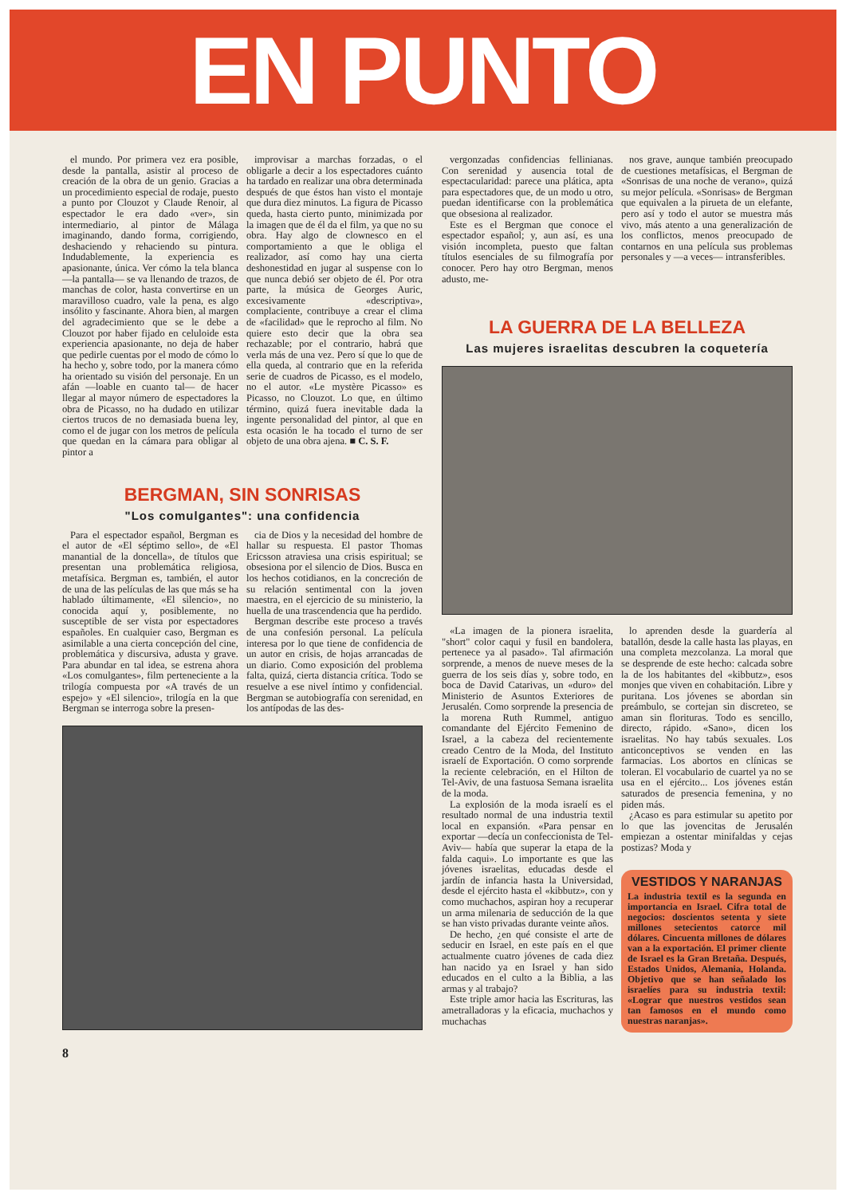EN PUNTO
el mundo. Por primera vez era posible, desde la pantalla, asistir al proceso de creación de la obra de un genio. Gracias a un procedimiento especial de rodaje, puesto a punto por Clouzot y Claude Renoir, al espectador le era dado «ver», sin intermediario, al pintor de Málaga imaginando, dando forma, corrigiendo, deshaciendo y rehaciendo su pintura. Indudablemente, la experiencia es apasionante, única. Ver cómo la tela blanca —la pantalla— se va llenando de trazos, de manchas de color, hasta convertirse en un maravilloso cuadro, vale la pena, es algo insólito y fascinante. Ahora bien, al margen del agradecimiento que se le debe a Clouzot por haber fijado en celuloide esta experiencia apasionante, no deja de haber que pedirle cuentas por el modo de cómo lo ha hecho y, sobre todo, por la manera cómo ha orientado su visión del personaje. En un afán —loable en cuanto tal— de hacer llegar al mayor número de espectadores la obra de Picasso, no ha dudado en utilizar ciertos trucos de no demasiada buena ley, como el de jugar con los metros de película que quedan en la cámara para obligar al pintor a
improvisar a marchas forzadas, o el obligarle a decir a los espectadores cuánto ha tardado en realizar una obra determinada después de que éstos han visto el montaje que dura diez minutos. La figura de Picasso queda, hasta cierto punto, minimizada por la imagen que de él da el film, ya que no su obra. Hay algo de clownesco en el comportamiento a que le obliga el realizador, así como hay una cierta deshonestidad en jugar al suspense con lo que nunca debió ser objeto de él. Por otra parte, la música de Georges Auric, excesivamente «descriptiva», complaciente, contribuye a crear el clima de «facilidad» que le reprocho al film. No quiere esto decir que la obra sea rechazable; por el contrario, habrá que verla más de una vez. Pero sí que lo que de ella queda, al contrario que en la referida serie de cuadros de Picasso, es el modelo, no el autor. «Le mystère Picasso» es Picasso, no Clouzot. Lo que, en último término, quizá fuera inevitable dada la ingente personalidad del pintor, al que en esta ocasión le ha tocado el turno de ser objeto de una obra ajena. ■ C. S. F.
BERGMAN, SIN SONRISAS
"Los comulgantes": una confidencia
Para el espectador español, Bergman es el autor de «El séptimo sello», de «El manantial de la doncella», de títulos que presentan una problemática religiosa, metafísica. Bergman es, también, el autor de una de las películas de las que más se ha hablado últimamente, «El silencio», no conocida aquí y, posiblemente, no susceptible de ser vista por espectadores españoles. En cualquier caso, Bergman es asimilable a una cierta concepción del cine, problemática y discursiva, adusta y grave. Para abundar en tal idea, se estrena ahora «Los comulgantes», film perteneciente a la trilogía compuesta por «A través de un espejo» y «El silencio», trilogía en la que Bergman se interroga sobre la presen-
cia de Dios y la necesidad del hombre de hallar su respuesta. El pastor Thomas Ericsson atraviesa una crisis espiritual; se obsesiona por el silencio de Dios. Busca en los hechos cotidianos, en la concreción de su relación sentimental con la joven maestra, en el ejercicio de su ministerio, la huella de una trascendencia que ha perdido.
Bergman describe este proceso a través de una confesión personal. La película interesa por lo que tiene de confidencia de un autor en crisis, de hojas arrancadas de un diario. Como exposición del problema falta, quizá, cierta distancia crítica. Todo se resuelve a ese nivel íntimo y confidencial. Bergman se autobiografía con serenidad, en los antípodas de las des-
vergonzadas confidencias fellinianas. Con serenidad y ausencia total de espectacularidad: parece una plática, apta para espectadores que, de un modo u otro, puedan identificarse con la problemática que obsesiona al realizador.
Este es el Bergman que conoce el espectador español; y, aun así, es una visión incompleta, puesto que faltan títulos esenciales de su filmografía por conocer. Pero hay otro Bergman, menos adusto, me-
nos grave, aunque también preocupado de cuestiones metafísicas, el Bergman de «Sonrisas de una noche de verano», quizá su mejor película. «Sonrisas» de Bergman que equivalen a la pirueta de un elefante, pero así y todo el autor se muestra más vivo, más atento a una generalización de los conflictos, menos preocupado de contarnos en una película sus problemas personales y —a veces— intransferibles.
LA GUERRA DE LA BELLEZA
Las mujeres israelitas descubren la coquetería
«La imagen de la pionera israelita, "short" color caqui y fusil en bandolera, pertenece ya al pasado». Tal afirmación sorprende, a menos de nueve meses de la guerra de los seis días y, sobre todo, en boca de David Catarivas, un «duro» del Ministerio de Asuntos Exteriores de Jerusalén. Como sorprende la presencia de la morena Ruth Rummel, antiguo comandante del Ejército Femenino de Israel, a la cabeza del recientemente creado Centro de la Moda, del Instituto israelí de Exportación. O como sorprende la reciente celebración, en el Hilton de Tel-Aviv, de una fastuosa Semana israelita de la moda.
La explosión de la moda israelí es el resultado normal de una industria textil local en expansión. «Para pensar en exportar —decía un confeccionista de Tel-Aviv— había que superar la etapa de la falda caqui». Lo importante es que las jóvenes israelitas, educadas desde el jardín de infancia hasta la Universidad, desde el ejército hasta el «kibbutz», con y como muchachos, aspiran hoy a recuperar un arma milenaria de seducción de la que se han visto privadas durante veinte años.
De hecho, ¿en qué consiste el arte de seducir en Israel, en este país en el que actualmente cuatro jóvenes de cada diez han nacido ya en Israel y han sido educados en el culto a la Biblia, a las armas y al trabajo?
Este triple amor hacia las Escrituras, las ametralladoras y la eficacia, muchachos y muchachas
lo aprenden desde la guardería al batallón, desde la calle hasta las playas, en una completa mezcolanza. La moral que se desprende de este hecho: calcada sobre la de los habitantes del «kibbutz», esos monjes que viven en cohabitación. Libre y puritana. Los jóvenes se abordan sin preámbulo, se cortejan sin discreteo, se aman sin florituras. Todo es sencillo, directo, rápido. «Sano», dicen los israelitas. No hay tabús sexuales. Los anticonceptivos se venden en las farmacias. Los abortos en clínicas se toleran. El vocabulario de cuartel ya no se usa en el ejército... Los jóvenes están saturados de presencia femenina, y no piden más.
¿Acaso es para estimular su apetito por lo que las jovencitas de Jerusalén empiezan a ostentar minifaldas y cejas postizas? Moda y
VESTIDOS Y NARANJAS
La industria textil es la segunda en importancia en Israel. Cifra total de negocios: doscientos setenta y siete millones setecientos catorce mil dólares. Cincuenta millones de dólares van a la exportación. El primer cliente de Israel es la Gran Bretaña. Después, Estados Unidos, Alemania, Holanda. Objetivo que se han señalado los israelíes para su industria textil: «Lograr que nuestros vestidos sean tan famosos en el mundo como nuestras naranjas».
8